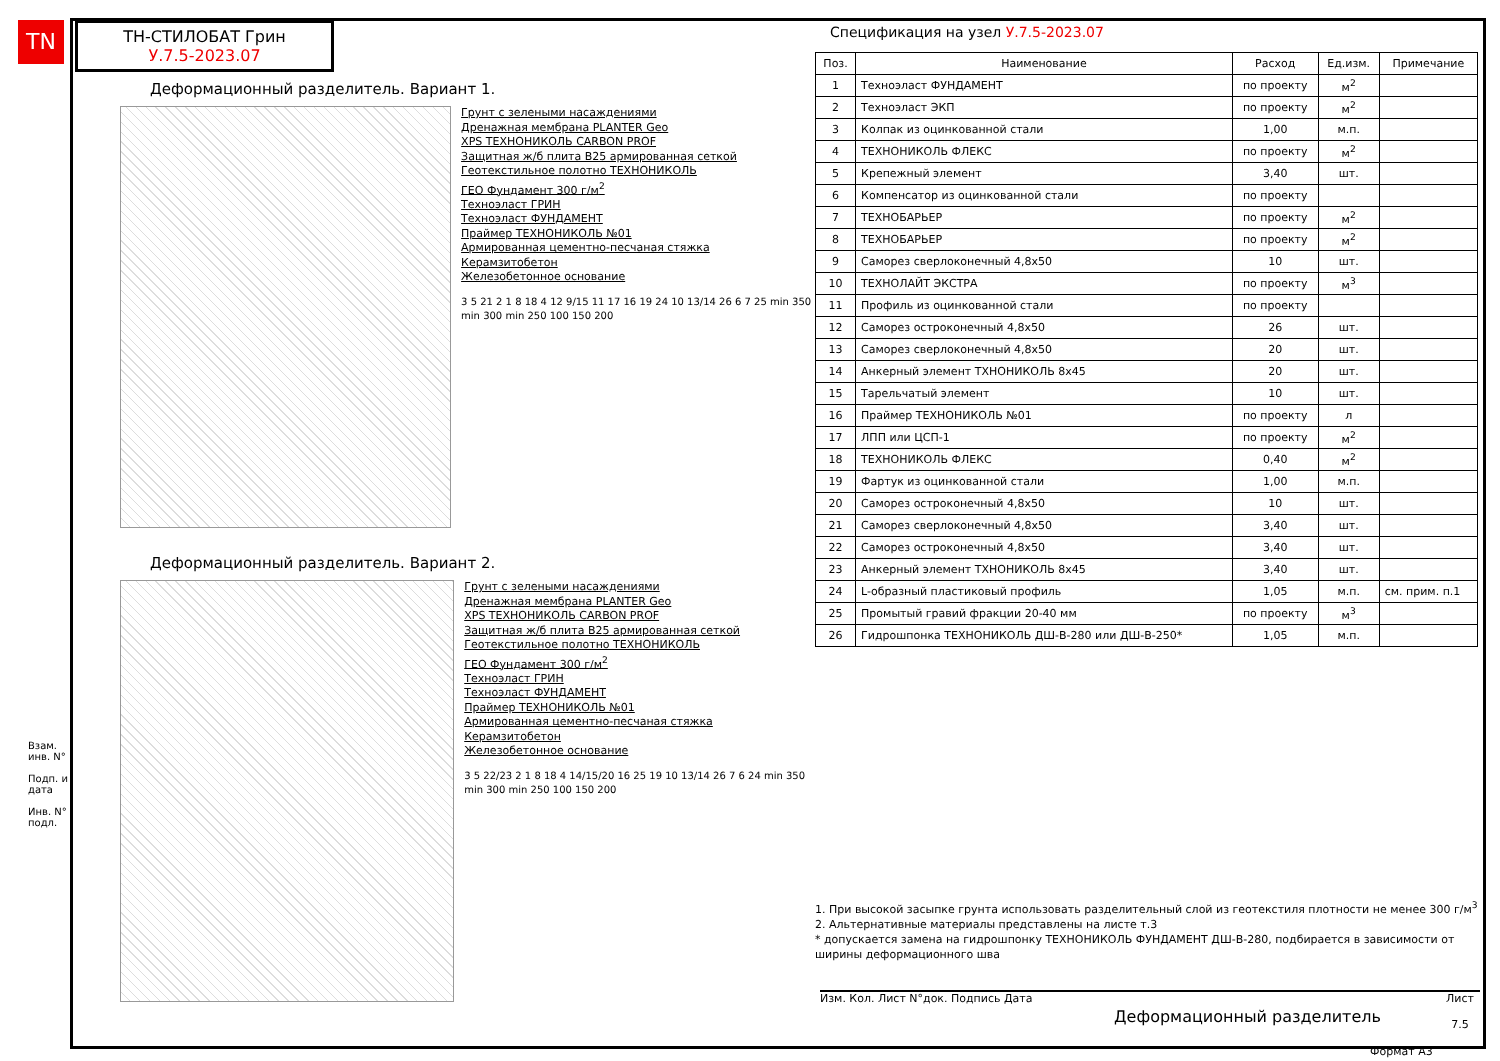TN
ТН-СТИЛОБАТ Грин
У.7.5-2023.07
Деформационный разделитель. Вариант 1.
Грунт с зелеными насаждениями
Дренажная мембрана PLANTER Geo
XPS ТЕХНОНИКОЛЬ CARBON PROF
Защитная ж/б плита B25 армированная сеткой
Геотекстильное полотно ТЕХНОНИКОЛЬ
ГЕО Фундамент 300 г/м<sup>2</sup>
Техноэласт ГРИН
Техноэласт ФУНДАМЕНТ
Праймер ТЕХНОНИКОЛЬ №01
Армированная цементно-песчаная стяжка
Керамзитобетон
Железобетонное основание
3 5 21 2 1 8 18 4 12 9/15 11 17 16 19 24 10 13/14 26 6 7 25 min 350 min 300 min 250 100 150 200
Деформационный разделитель. Вариант 2.
Грунт с зелеными насаждениями
Дренажная мембрана PLANTER Geo
XPS ТЕХНОНИКОЛЬ CARBON PROF
Защитная ж/б плита B25 армированная сеткой
Геотекстильное полотно ТЕХНОНИКОЛЬ
ГЕО Фундамент 300 г/м<sup>2</sup>
Техноэласт ГРИН
Техноэласт ФУНДАМЕНТ
Праймер ТЕХНОНИКОЛЬ №01
Армированная цементно-песчаная стяжка
Керамзитобетон
Железобетонное основание
3 5 22/23 2 1 8 18 4 14/15/20 16 25 19 10 13/14 26 7 6 24 min 350 min 300 min 250 100 150 200
Спецификация на узел У.7.5-2023.07
| Поз. | Наименование | Расход | Ед.изм. | Примечание |
| --- | --- | --- | --- | --- |
| 1 | Техноэласт ФУНДАМЕНТ | по проекту | м<sup>2</sup> | |
| 2 | Техноэласт ЭКП | по проекту | м<sup>2</sup> | |
| 3 | Колпак из оцинкованной стали | 1,00 | м.п. | |
| 4 | ТЕХНОНИКОЛЬ ФЛЕКС | по проекту | м<sup>2</sup> | |
| 5 | Крепежный элемент | 3,40 | шт. | |
| 6 | Компенсатор из оцинкованной стали | по проекту | | |
| 7 | ТЕХНОБАРЬЕР | по проекту | м<sup>2</sup> | |
| 8 | ТЕХНОБАРЬЕР | по проекту | м<sup>2</sup> | |
| 9 | Саморез сверлоконечный 4,8х50 | 10 | шт. | |
| 10 | ТЕХНОЛАЙТ ЭКСТРА | по проекту | м<sup>3</sup> | |
| 11 | Профиль из оцинкованной стали | по проекту | | |
| 12 | Саморез остроконечный 4,8х50 | 26 | шт. | |
| 13 | Саморез сверлоконечный 4,8х50 | 20 | шт. | |
| 14 | Анкерный элемент ТХНОНИКОЛЬ 8х45 | 20 | шт. | |
| 15 | Тарельчатый элемент | 10 | шт. | |
| 16 | Праймер ТЕХНОНИКОЛЬ №01 | по проекту | л | |
| 17 | ЛПП или ЦСП-1 | по проекту | м<sup>2</sup> | |
| 18 | ТЕХНОНИКОЛЬ ФЛЕКС | 0,40 | м<sup>2</sup> | |
| 19 | Фартук из оцинкованной стали | 1,00 | м.п. | |
| 20 | Саморез остроконечный 4,8х50 | 10 | шт. | |
| 21 | Саморез сверлоконечный 4,8х50 | 3,40 | шт. | |
| 22 | Саморез остроконечный 4,8х50 | 3,40 | шт. | |
| 23 | Анкерный элемент ТХНОНИКОЛЬ 8х45 | 3,40 | шт. | |
| 24 | L-образный пластиковый профиль | 1,05 | м.п. | см. прим. п.1 |
| 25 | Промытый гравий фракции 20-40 мм | по проекту | м<sup>3</sup> | |
| 26 | Гидрошпонка ТЕХНОНИКОЛЬ ДШ-В-280 или ДШ-В-250* | 1,05 | м.п. | |
1. При высокой засыпке грунта использовать разделительный слой из геотекстиля плотности не менее 300 г/м<sup>3</sup>
2. Альтернативные материалы представлены на листе т.3
* допускается замена на гидрошпонку ТЕХНОНИКОЛЬ ФУНДАМЕНТ ДШ-В-280, подбирается в зависимости от ширины деформационного шва
Изм. Кол. Лист N°док. Подпись Дата
Деформационный разделитель
Лист
7.5
Взам. инв. N°
Подп. и дата
Инв. N° подл.
Формат А3